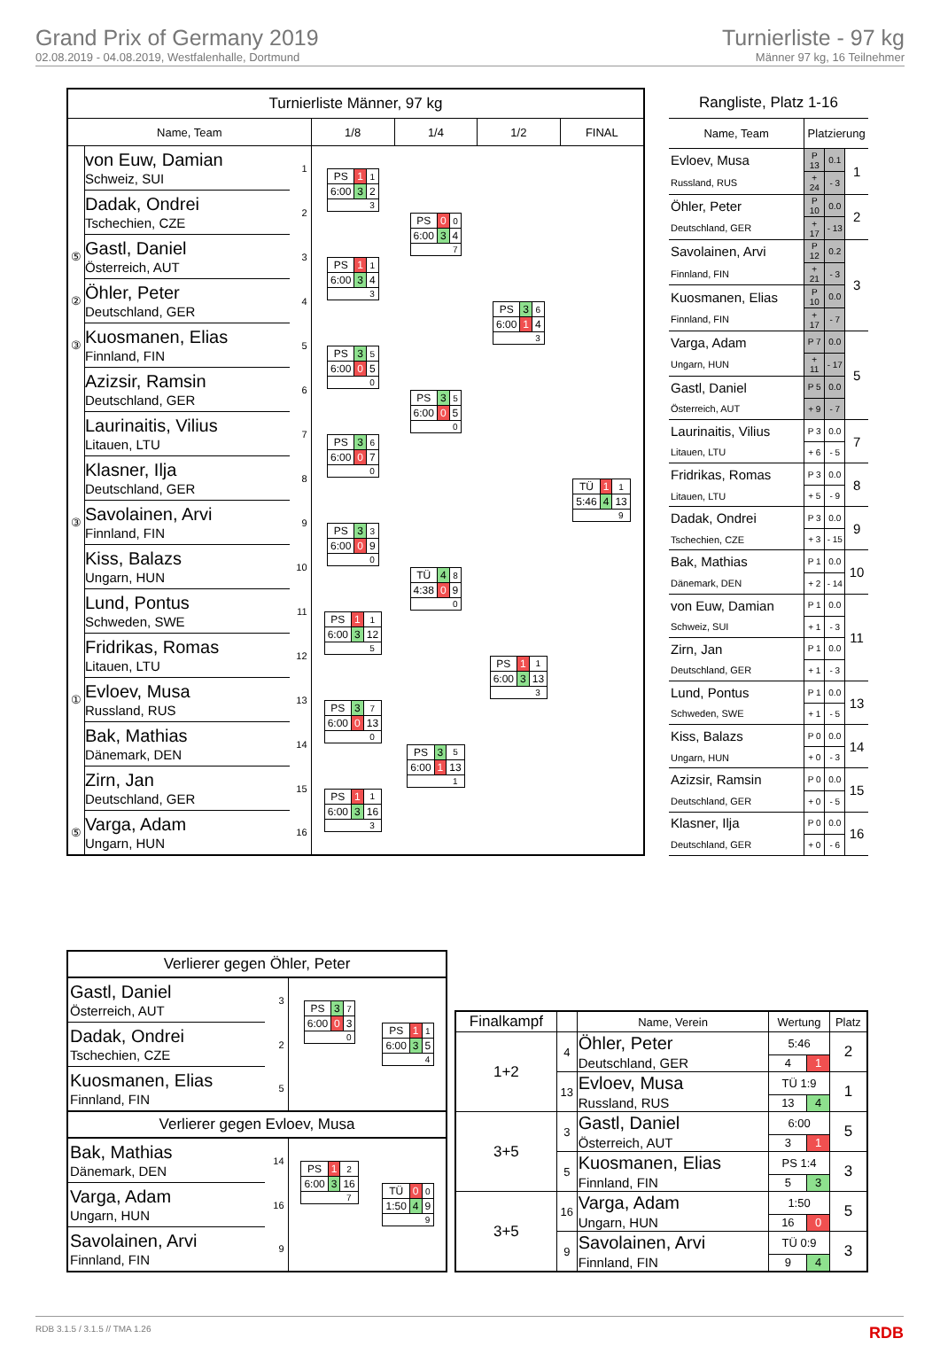Grand Prix of Germany 2019
02.08.2019 - 04.08.2019, Westfalenhalle, Dortmund
Turnierliste - 97 kg
Männer 97 kg, 16 Teilnehmer
| Turnierliste Männer, 97 kg | | | | | | |
| --- | --- | --- | --- | --- | --- | --- |
| Name, Team | | | 1/8 | 1/4 | 1/2 | FINAL |
| | von Euw, Damian Schweiz, SUI | 1 | / PS / 1 / 1 / / 6:00 / 3 / 2 / / / / 3 / | / PS / 0 / 0 / / 6:00 / 3 / 4 / / / / 7 / | / PS / 3 / 6 / / 6:00 / 1 / 4 / / / / 3 / | / TÜ / 1 / 1 / / 5:46 / 4 / 13 / / / / 9 / |
| | Dadak, Ondrei Tschechien, CZE | 2 | | | | |
| ⑤ | Gastl, Daniel Österreich, AUT | 3 | / PS / 1 / 1 / / 6:00 / 3 / 4 / / / / 3 / | | | |
| ② | Öhler, Peter Deutschland, GER | 4 | | | | |
| ③ | Kuosmanen, Elias Finnland, FIN | 5 | / PS / 3 / 5 / / 6:00 / 0 / 5 / / / / 0 / | / PS / 3 / 5 / / 6:00 / 0 / 5 / / / / 0 / | | |
| | Azizsir, Ramsin Deutschland, GER | 6 | | | | |
| | Laurinaitis, Vilius Litauen, LTU | 7 | / PS / 3 / 6 / / 6:00 / 0 / 7 / / / / 0 / | | | |
| | Klasner, Ilja Deutschland, GER | 8 | | | | |
| ③ | Savolainen, Arvi Finnland, FIN | 9 | / PS / 3 / 3 / / 6:00 / 0 / 9 / / / / 0 / | / TÜ / 4 / 8 / / 4:38 / 0 / 9 / / / / 0 / | / PS / 1 / 1 / / 6:00 / 3 / 13 / / / / 3 / | |
| | Kiss, Balazs Ungarn, HUN | 10 | | | | |
| | Lund, Pontus Schweden, SWE | 11 | / PS / 1 / 1 / / 6:00 / 3 / 12 / / / / 5 / | | | |
| | Fridrikas, Romas Litauen, LTU | 12 | | | | |
| ① | Evloev, Musa Russland, RUS | 13 | / PS / 3 / 7 / / 6:00 / 0 / 13 / / / / 0 / | / PS / 3 / 5 / / 6:00 / 1 / 13 / / / / 1 / | | |
| | Bak, Mathias Dänemark, DEN | 14 | | | | |
| | Zirn, Jan Deutschland, GER | 15 | / PS / 1 / 1 / / 6:00 / 3 / 16 / / / / 3 / | | | |
| ⑤ | Varga, Adam Ungarn, HUN | 16 | | | | |
| Rangliste, Platz 1-16 | | | |
| --- | --- | --- | --- |
| Name, Team | Platzierung | | |
| Evloev, Musa | P 13 | 0.1 | 1 |
| Russland, RUS | + 24 | - 3 | |
| Öhler, Peter | P 10 | 0.0 | 2 |
| Deutschland, GER | + 17 | - 13 | |
| Savolainen, Arvi | P 12 | 0.2 | 3 |
| Finnland, FIN | + 21 | - 3 | |
| Kuosmanen, Elias | P 10 | 0.0 | |
| Finnland, FIN | + 17 | - 7 | |
| Varga, Adam | P 7 | 0.0 | 5 |
| Ungarn, HUN | + 11 | - 17 | |
| Gastl, Daniel | P 5 | 0.0 | |
| Österreich, AUT | + 9 | - 7 | |
| Laurinaitis, Vilius | P 3 | 0.0 | 7 |
| Litauen, LTU | + 6 | - 5 | |
| Fridrikas, Romas | P 3 | 0.0 | 8 |
| Litauen, LTU | + 5 | - 9 | |
| Dadak, Ondrei | P 3 | 0.0 | 9 |
| Tschechien, CZE | + 3 | - 15 | |
| Bak, Mathias | P 1 | 0.0 | 10 |
| Dänemark, DEN | + 2 | - 14 | |
| von Euw, Damian | P 1 | 0.0 | 11 |
| Schweiz, SUI | + 1 | - 3 | |
| Zirn, Jan | P 1 | 0.0 | |
| Deutschland, GER | + 1 | - 3 | |
| Lund, Pontus | P 1 | 0.0 | 13 |
| Schweden, SWE | + 1 | - 5 | |
| Kiss, Balazs | P 0 | 0.0 | 14 |
| Ungarn, HUN | + 0 | - 3 | |
| Azizsir, Ramsin | P 0 | 0.0 | 15 |
| Deutschland, GER | + 0 | - 5 | |
| Klasner, Ilja | P 0 | 0.0 | 16 |
| Deutschland, GER | + 0 | - 6 | |
| Verlierer gegen Öhler, Peter | | | |
| Gastl, Daniel Österreich, AUT | 3 | / PS / 3 / 7 / / 6:00 / 0 / 3 / / / / 0 / | / PS / 1 / 1 / / 6:00 / 3 / 5 / / / / 4 / |
| Dadak, Ondrei Tschechien, CZE | 2 | | |
| Kuosmanen, Elias Finnland, FIN | 5 | | |
| Verlierer gegen Evloev, Musa | | | |
| Bak, Mathias Dänemark, DEN | 14 | / PS / 1 / 2 / / 6:00 / 3 / 16 / / / / 7 / | / TÜ / 0 / 0 / / 1:50 / 4 / 9 / / / / 9 / |
| Varga, Adam Ungarn, HUN | 16 | | |
| Savolainen, Arvi Finnland, FIN | 9 | | |
| Finalkampf | | Name, Verein | Wertung | | Platz |
| --- | --- | --- | --- | --- | --- |
| 1+2 | 4 | Öhler, Peter | 5:46 | | 2 |
| | | Deutschland, GER | 4 | 1 | |
| | 13 | Evloev, Musa | TÜ 1:9 | | 1 |
| | | Russland, RUS | 13 | 4 | |
| 3+5 | 3 | Gastl, Daniel | 6:00 | | 5 |
| | | Österreich, AUT | 3 | 1 | |
| | 5 | Kuosmanen, Elias | PS 1:4 | | 3 |
| | | Finnland, FIN | 5 | 3 | |
| 3+5 | 16 | Varga, Adam | 1:50 | | 5 |
| | | Ungarn, HUN | 16 | 0 | |
| | 9 | Savolainen, Arvi | TÜ 0:9 | | 3 |
| | | Finnland, FIN | 9 | 4 | |
RDB 3.1.5 / 3.1.5 // TMA 1.26 RDB